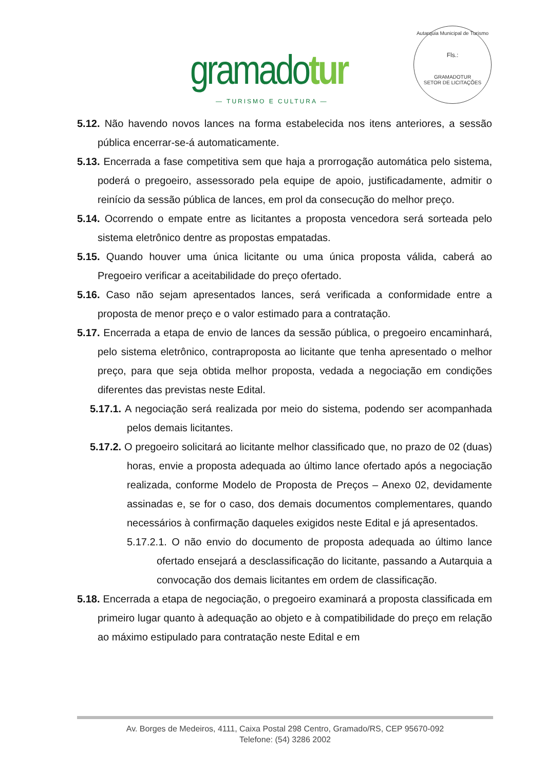gramadotur
— TURISMO E CULTURA —
Autarquia Municipal de Turismo
Fls.:
GRAMADOTUR
SETOR DE LICITAÇÕES
5.12. Não havendo novos lances na forma estabelecida nos itens anteriores, a sessão pública encerrar-se-á automaticamente.
5.13. Encerrada a fase competitiva sem que haja a prorrogação automática pelo sistema, poderá o pregoeiro, assessorado pela equipe de apoio, justificadamente, admitir o reinício da sessão pública de lances, em prol da consecução do melhor preço.
5.14. Ocorrendo o empate entre as licitantes a proposta vencedora será sorteada pelo sistema eletrônico dentre as propostas empatadas.
5.15. Quando houver uma única licitante ou uma única proposta válida, caberá ao Pregoeiro verificar a aceitabilidade do preço ofertado.
5.16. Caso não sejam apresentados lances, será verificada a conformidade entre a proposta de menor preço e o valor estimado para a contratação.
5.17. Encerrada a etapa de envio de lances da sessão pública, o pregoeiro encaminhará, pelo sistema eletrônico, contraproposta ao licitante que tenha apresentado o melhor preço, para que seja obtida melhor proposta, vedada a negociação em condições diferentes das previstas neste Edital.
5.17.1. A negociação será realizada por meio do sistema, podendo ser acompanhada pelos demais licitantes.
5.17.2. O pregoeiro solicitará ao licitante melhor classificado que, no prazo de 02 (duas) horas, envie a proposta adequada ao último lance ofertado após a negociação realizada, conforme Modelo de Proposta de Preços – Anexo 02, devidamente assinadas e, se for o caso, dos demais documentos complementares, quando necessários à confirmação daqueles exigidos neste Edital e já apresentados.
5.17.2.1. O não envio do documento de proposta adequada ao último lance ofertado ensejará a desclassificação do licitante, passando a Autarquia a convocação dos demais licitantes em ordem de classificação.
5.18. Encerrada a etapa de negociação, o pregoeiro examinará a proposta classificada em primeiro lugar quanto à adequação ao objeto e à compatibilidade do preço em relação ao máximo estipulado para contratação neste Edital e em
Av. Borges de Medeiros, 4111, Caixa Postal 298 Centro, Gramado/RS, CEP 95670-092
Telefone: (54) 3286 2002